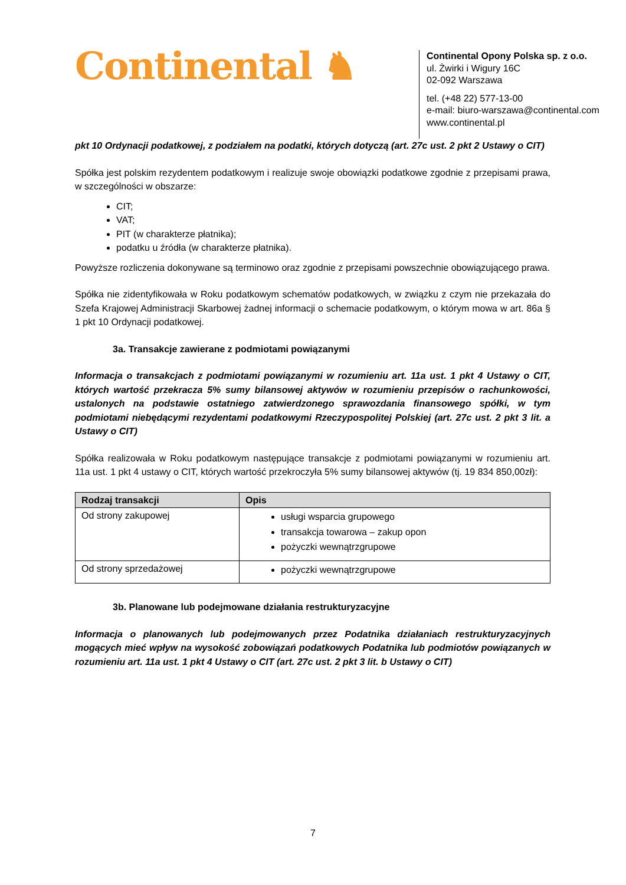Continental ♞
Continental Opony Polska sp. z o.o.
ul. Żwirki i Wigury 16C
02-092 Warszawa
tel. (+48 22) 577-13-00
e-mail: biuro-warszawa@continental.com
www.continental.pl
pkt 10 Ordynacji podatkowej, z podziałem na podatki, których dotyczą (art. 27c ust. 2 pkt 2 Ustawy o CIT)
Spółka jest polskim rezydentem podatkowym i realizuje swoje obowiązki podatkowe zgodnie z przepisami prawa, w szczególności w obszarze:
CIT;
VAT;
PIT (w charakterze płatnika);
podatku u źródła (w charakterze płatnika).
Powyższe rozliczenia dokonywane są terminowo oraz zgodnie z przepisami powszechnie obowiązującego prawa.
Spółka nie zidentyfikowała w Roku podatkowym schematów podatkowych, w związku z czym nie przekazała do Szefa Krajowej Administracji Skarbowej żadnej informacji o schemacie podatkowym, o którym mowa w art. 86a § 1 pkt 10 Ordynacji podatkowej.
3a. Transakcje zawierane z podmiotami powiązanymi
Informacja o transakcjach z podmiotami powiązanymi w rozumieniu art. 11a ust. 1 pkt 4 Ustawy o CIT, których wartość przekracza 5% sumy bilansowej aktywów w rozumieniu przepisów o rachunkowości, ustalonych na podstawie ostatniego zatwierdzonego sprawozdania finansowego spółki, w tym podmiotami niebędącymi rezydentami podatkowymi Rzeczypospolitej Polskiej (art. 27c ust. 2 pkt 3 lit. a Ustawy o CIT)
Spółka realizowała w Roku podatkowym następujące transakcje z podmiotami powiązanymi w rozumieniu art. 11a ust. 1 pkt 4 ustawy o CIT, których wartość przekroczyła 5% sumy bilansowej aktywów (tj. 19 834 850,00zł):
| Rodzaj transakcji | Opis |
| --- | --- |
| Od strony zakupowej | usługi wsparcia grupowego transakcja towarowa – zakup opon pożyczki wewnątrzgrupowe |
| Od strony sprzedażowej | pożyczki wewnątrzgrupowe |
3b. Planowane lub podejmowane działania restrukturyzacyjne
Informacja o planowanych lub podejmowanych przez Podatnika działaniach restrukturyzacyjnych mogących mieć wpływ na wysokość zobowiązań podatkowych Podatnika lub podmiotów powiązanych w rozumieniu art. 11a ust. 1 pkt 4 Ustawy o CIT (art. 27c ust. 2 pkt 3 lit. b Ustawy o CIT)
7